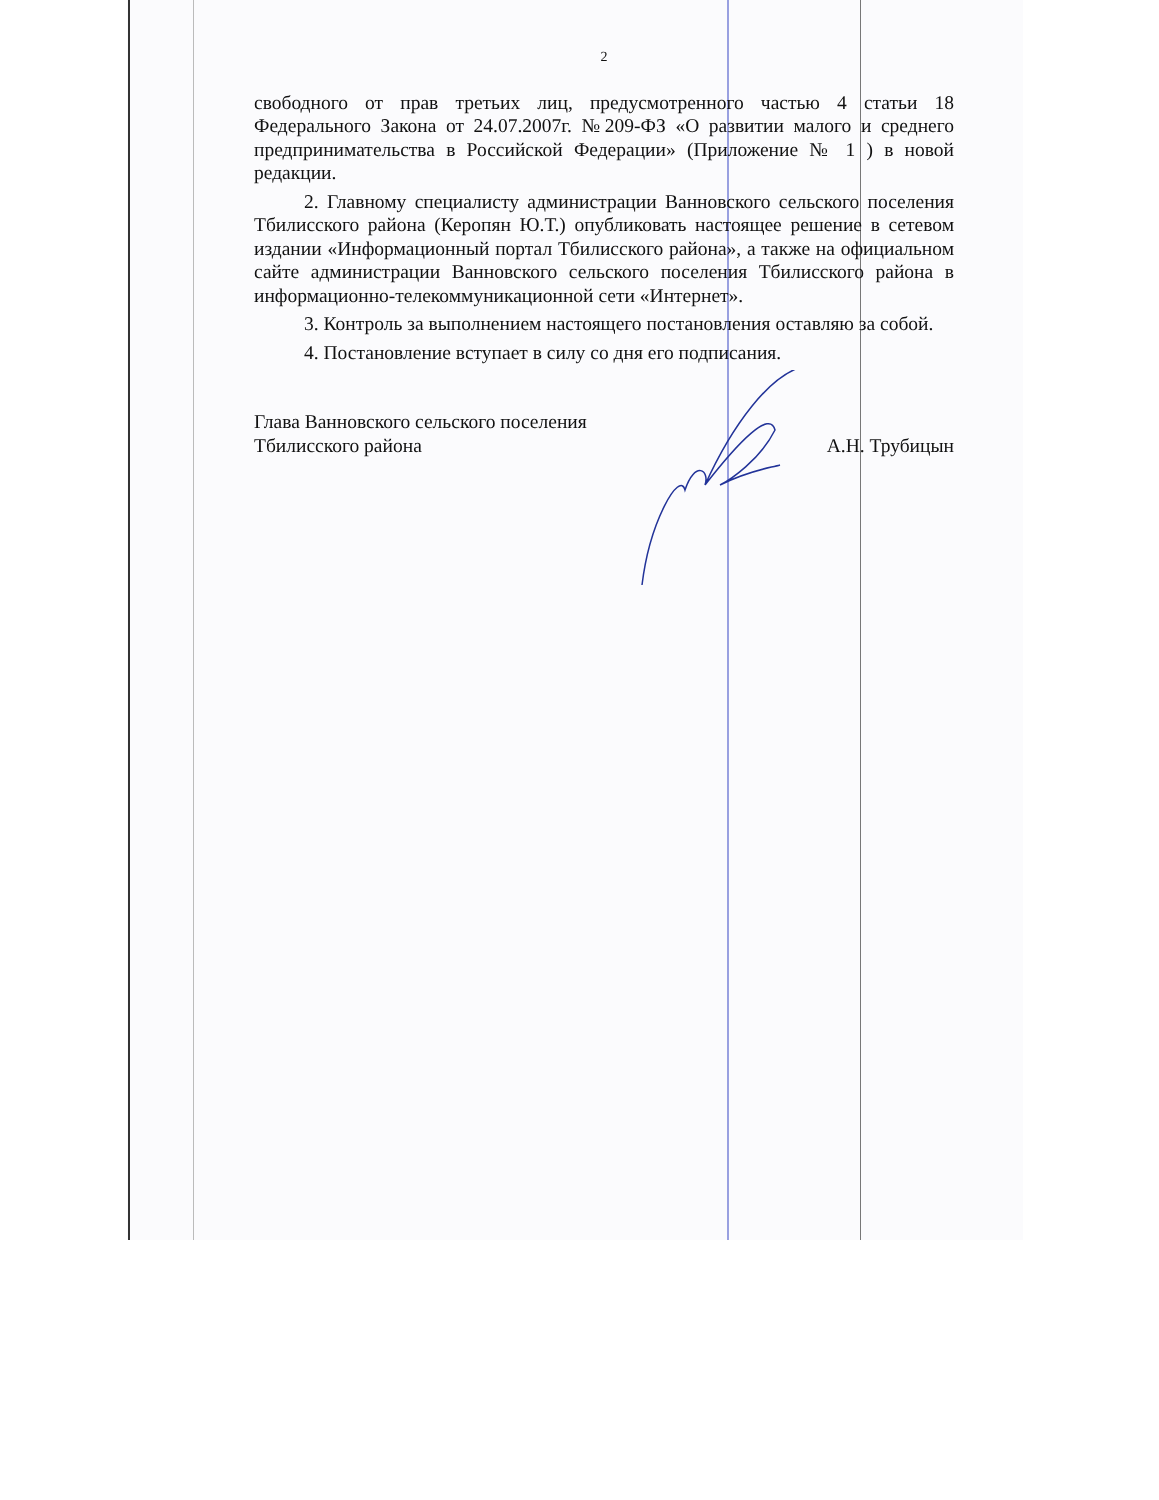2
свободного от прав третьих лиц, предусмотренного частью 4 статьи 18 Федерального Закона от 24.07.2007г. №209-ФЗ «О развитии малого и среднего предпринимательства в Российской Федерации» (Приложение № 1 ) в новой редакции.
2. Главному специалисту администрации Ванновского сельского поселения Тбилисского района (Керопян Ю.Т.) опубликовать настоящее решение в сетевом издании «Информационный портал Тбилисского района», а также на официальном сайте администрации Ванновского сельского поселения Тбилисского района в информационно-телекоммуникационной сети «Интернет».
3. Контроль за выполнением настоящего постановления оставляю за собой.
4. Постановление вступает в силу со дня его подписания.
Глава Ванновского сельского поселения
Тбилисского района
А.Н. Трубицын